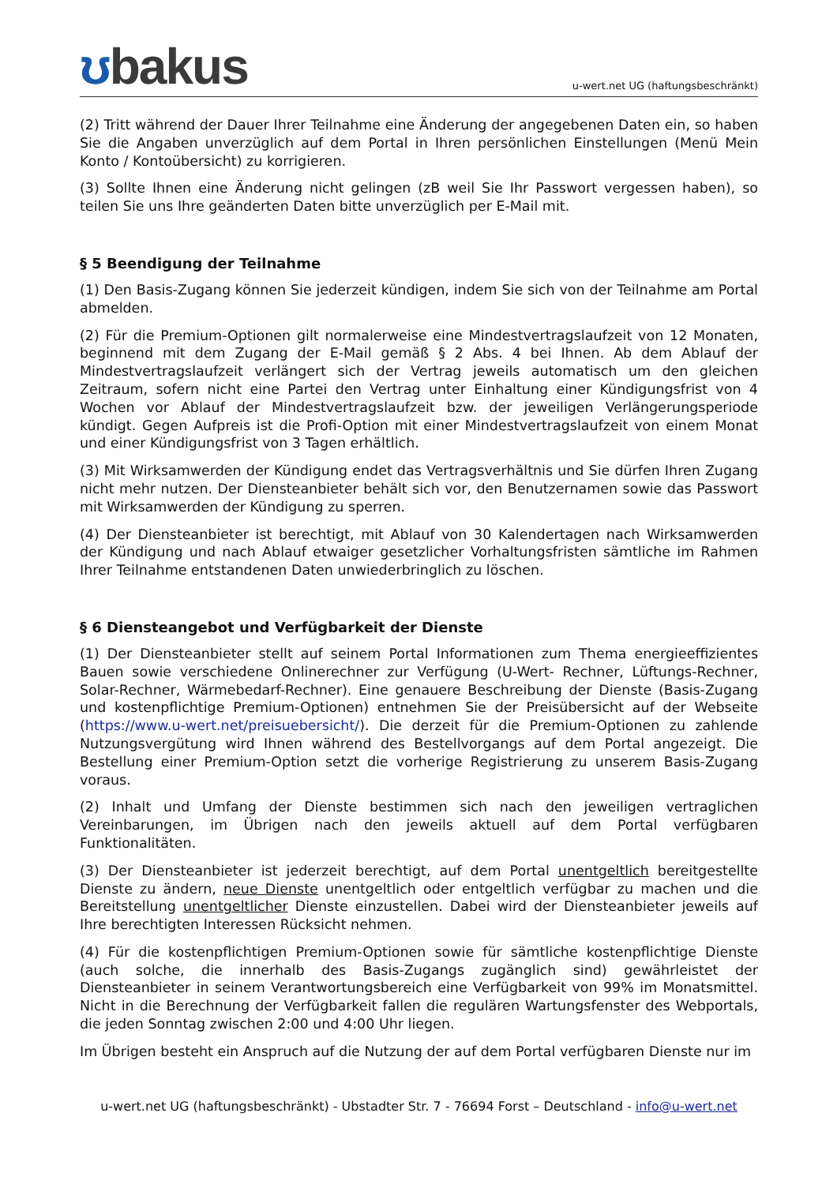ʊbakus
u-wert.net UG (haftungsbeschränkt)
(2) Tritt während der Dauer Ihrer Teilnahme eine Änderung der angegebenen Daten ein, so haben Sie die Angaben unverzüglich auf dem Portal in Ihren persönlichen Einstellungen (Menü Mein Konto / Kontoübersicht) zu korrigieren.
(3) Sollte Ihnen eine Änderung nicht gelingen (zB weil Sie Ihr Passwort vergessen haben), so teilen Sie uns Ihre geänderten Daten bitte unverzüglich per E-Mail mit.
§ 5 Beendigung der Teilnahme
(1) Den Basis-Zugang können Sie jederzeit kündigen, indem Sie sich von der Teilnahme am Portal abmelden.
(2) Für die Premium-Optionen gilt normalerweise eine Mindestvertragslaufzeit von 12 Monaten, beginnend mit dem Zugang der E-Mail gemäß § 2 Abs. 4 bei Ihnen. Ab dem Ablauf der Mindestvertragslaufzeit verlängert sich der Vertrag jeweils automatisch um den gleichen Zeitraum, sofern nicht eine Partei den Vertrag unter Einhaltung einer Kündigungsfrist von 4 Wochen vor Ablauf der Mindestvertragslaufzeit bzw. der jeweiligen Verlängerungsperiode kündigt. Gegen Aufpreis ist die Profi-Option mit einer Mindestvertragslaufzeit von einem Monat und einer Kündigungsfrist von 3 Tagen erhältlich.
(3) Mit Wirksamwerden der Kündigung endet das Vertragsverhältnis und Sie dürfen Ihren Zugang nicht mehr nutzen. Der Diensteanbieter behält sich vor, den Benutzernamen sowie das Passwort mit Wirksamwerden der Kündigung zu sperren.
(4) Der Diensteanbieter ist berechtigt, mit Ablauf von 30 Kalendertagen nach Wirksamwerden der Kündigung und nach Ablauf etwaiger gesetzlicher Vorhaltungsfristen sämtliche im Rahmen Ihrer Teilnahme entstandenen Daten unwiederbringlich zu löschen.
§ 6 Diensteangebot und Verfügbarkeit der Dienste
(1) Der Diensteanbieter stellt auf seinem Portal Informationen zum Thema energieeffizientes Bauen sowie verschiedene Onlinerechner zur Verfügung (U-Wert- Rechner, Lüftungs-Rechner, Solar-Rechner, Wärmebedarf-Rechner). Eine genauere Beschreibung der Dienste (Basis-Zugang und kostenpflichtige Premium-Optionen) entnehmen Sie der Preisübersicht auf der Webseite (https://www.u-wert.net/preisuebersicht/). Die derzeit für die Premium-Optionen zu zahlende Nutzungsvergütung wird Ihnen während des Bestellvorgangs auf dem Portal angezeigt. Die Bestellung einer Premium-Option setzt die vorherige Registrierung zu unserem Basis-Zugang voraus.
(2) Inhalt und Umfang der Dienste bestimmen sich nach den jeweiligen vertraglichen Vereinbarungen, im Übrigen nach den jeweils aktuell auf dem Portal verfügbaren Funktionalitäten.
(3) Der Diensteanbieter ist jederzeit berechtigt, auf dem Portal unentgeltlich bereitgestellte Dienste zu ändern, neue Dienste unentgeltlich oder entgeltlich verfügbar zu machen und die Bereitstellung unentgeltlicher Dienste einzustellen. Dabei wird der Diensteanbieter jeweils auf Ihre berechtigten Interessen Rücksicht nehmen.
(4) Für die kostenpflichtigen Premium-Optionen sowie für sämtliche kostenpflichtige Dienste (auch solche, die innerhalb des Basis-Zugangs zugänglich sind) gewährleistet der Diensteanbieter in seinem Verantwortungsbereich eine Verfügbarkeit von 99% im Monatsmittel. Nicht in die Berechnung der Verfügbarkeit fallen die regulären Wartungsfenster des Webportals, die jeden Sonntag zwischen 2:00 und 4:00 Uhr liegen.
Im Übrigen besteht ein Anspruch auf die Nutzung der auf dem Portal verfügbaren Dienste nur im
u-wert.net UG (haftungsbeschränkt) - Ubstadter Str. 7 - 76694 Forst – Deutschland - info@u-wert.net